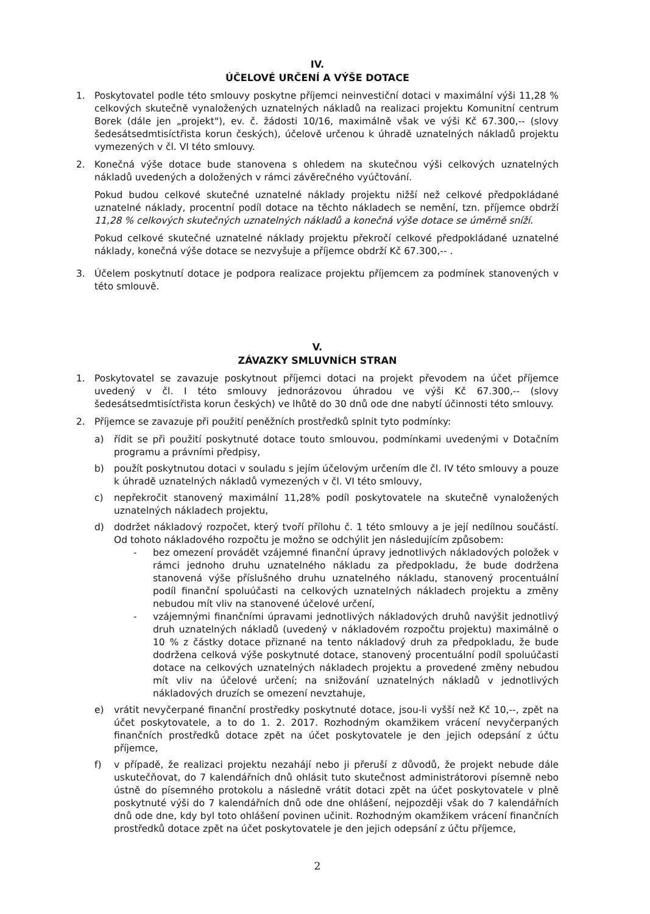IV.
ÚČELOVÉ URČENÍ A VÝŠE DOTACE
1. Poskytovatel podle této smlouvy poskytne příjemci neinvestiční dotaci v maximální výši 11,28 % celkových skutečně vynaložených uznatelných nákladů na realizaci projektu Komunitní centrum Borek (dále jen „projekt"), ev. č. žádosti 10/16, maximálně však ve výši Kč 67.300,-- (slovy šedesátsedmtisíctřista korun českých), účelově určenou k úhradě uznatelných nákladů projektu vymezených v čl. VI této smlouvy.
2. Konečná výše dotace bude stanovena s ohledem na skutečnou výši celkových uznatelných nákladů uvedených a doložených v rámci závěrečného vyúčtování.
Pokud budou celkové skutečné uznatelné náklady projektu nižší než celkové předpokládané uznatelné náklady, procentní podíl dotace na těchto nákladech se nemění, tzn. příjemce obdrží 11,28 % celkových skutečných uznatelných nákladů a konečná výše dotace se úměrně sníží.
Pokud celkové skutečné uznatelné náklady projektu překročí celkové předpokládané uznatelné náklady, konečná výše dotace se nezvyšuje a příjemce obdrží Kč 67.300,-- .
3. Účelem poskytnutí dotace je podpora realizace projektu příjemcem za podmínek stanovených v této smlouvě.
V.
ZÁVAZKY SMLUVNÍCH STRAN
1. Poskytovatel se zavazuje poskytnout příjemci dotaci na projekt převodem na účet příjemce uvedený v čl. I této smlouvy jednorázovou úhradou ve výši Kč 67.300,-- (slovy šedesátsedmtisíctřista korun českých) ve lhůtě do 30 dnů ode dne nabytí účinnosti této smlouvy.
2. Příjemce se zavazuje při použití peněžních prostředků splnit tyto podmínky:
a) řídit se při použití poskytnuté dotace touto smlouvou, podmínkami uvedenými v Dotačním programu a právními předpisy,
b) použít poskytnutou dotaci v souladu s jejím účelovým určením dle čl. IV této smlouvy a pouze k úhradě uznatelných nákladů vymezených v čl. VI této smlouvy,
c) nepřekročit stanovený maximální 11,28% podíl poskytovatele na skutečně vynaložených uznatelných nákladech projektu,
d) dodržet nákladový rozpočet, který tvoří přílohu č. 1 této smlouvy a je její nedílnou součástí. Od tohoto nákladového rozpočtu je možno se odchýlit jen následujícím způsobem:
- bez omezení provádět vzájemné finanční úpravy jednotlivých nákladových položek v rámci jednoho druhu uznatelného nákladu za předpokladu, že bude dodržena stanovená výše příslušného druhu uznatelného nákladu, stanovený procentuální podíl finanční spoluúčasti na celkových uznatelných nákladech projektu a změny nebudou mít vliv na stanovené účelové určení,
- vzájemnými finančními úpravami jednotlivých nákladových druhů navýšit jednotlivý druh uznatelných nákladů (uvedený v nákladovém rozpočtu projektu) maximálně o 10 % z částky dotace přiznané na tento nákladový druh za předpokladu, že bude dodržena celková výše poskytnuté dotace, stanovený procentuální podíl spoluúčasti dotace na celkových uznatelných nákladech projektu a provedené změny nebudou mít vliv na účelové určení; na snižování uznatelných nákladů v jednotlivých nákladových druzích se omezení nevztahuje,
e) vrátit nevyčerpané finanční prostředky poskytnuté dotace, jsou-li vyšší než Kč 10,--, zpět na účet poskytovatele, a to do 1. 2. 2017. Rozhodným okamžikem vrácení nevyčerpaných finančních prostředků dotace zpět na účet poskytovatele je den jejich odepsání z účtu příjemce,
f) v případě, že realizaci projektu nezahájí nebo ji přeruší z důvodů, že projekt nebude dále uskutečňovat, do 7 kalendářních dnů ohlásit tuto skutečnost administrátorovi písemně nebo ústně do písemného protokolu a následně vrátit dotaci zpět na účet poskytovatele v plně poskytnuté výši do 7 kalendářních dnů ode dne ohlášení, nejpozději však do 7 kalendářních dnů ode dne, kdy byl toto ohlášení povinen učinit. Rozhodným okamžikem vrácení finančních prostředků dotace zpět na účet poskytovatele je den jejich odepsání z účtu příjemce,
2